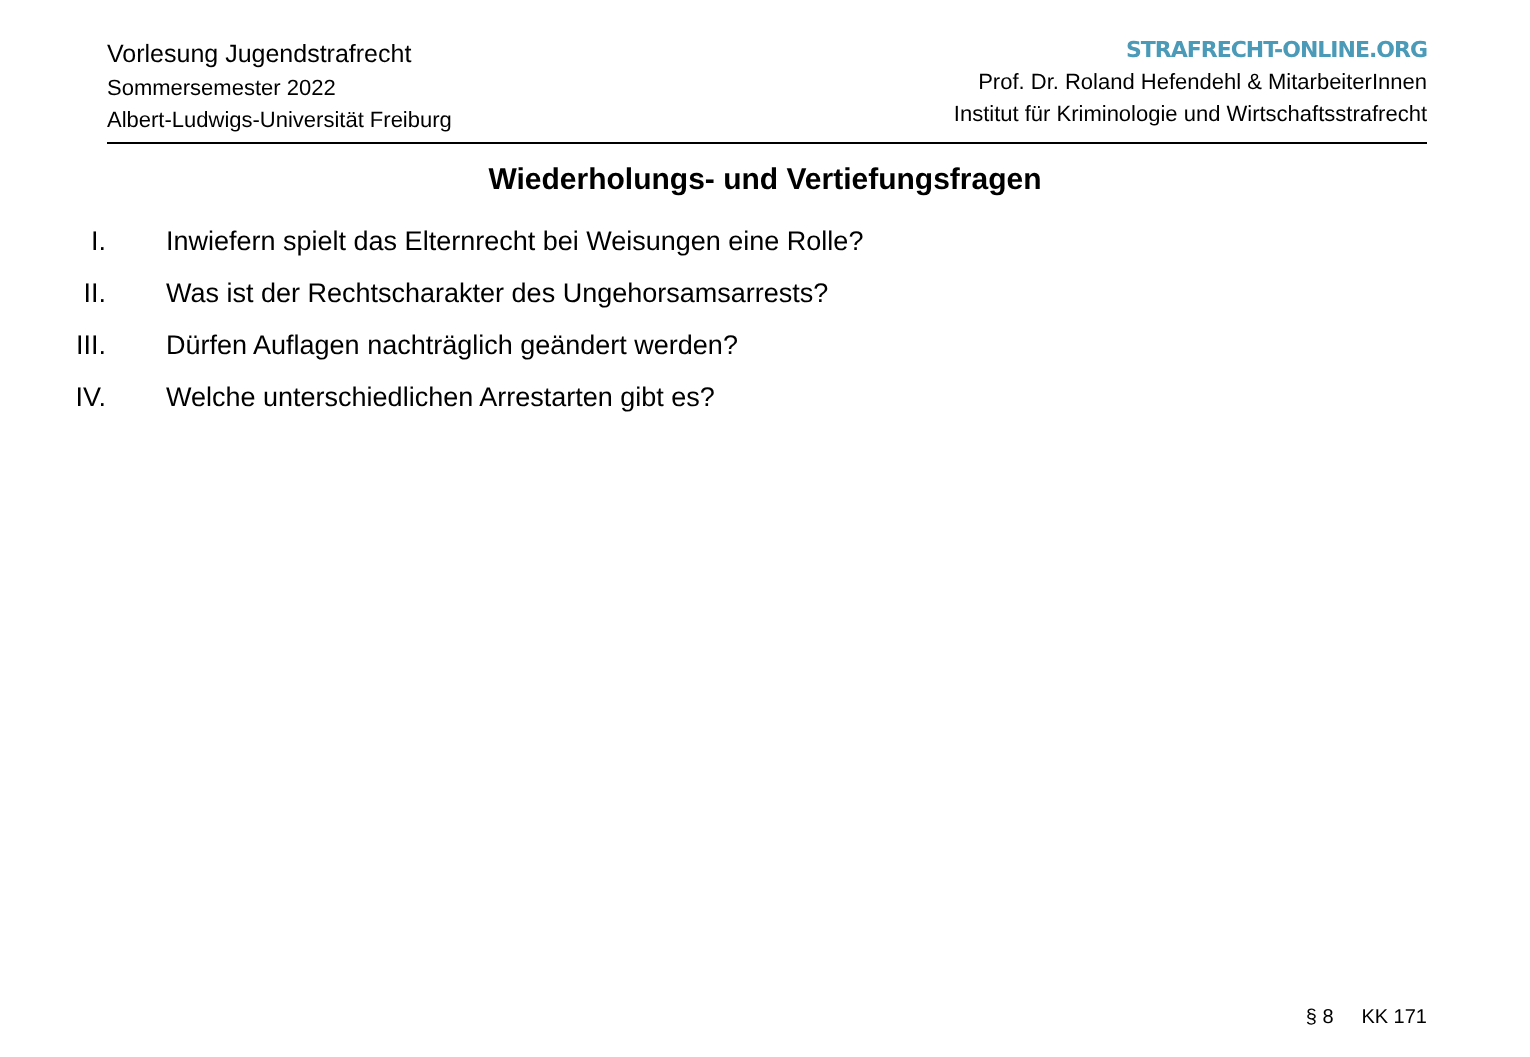Vorlesung Jugendstrafrecht
Sommersemester 2022
Albert-Ludwigs-Universität Freiburg
STRAFRECHT-ONLINE.ORG
Prof. Dr. Roland Hefendehl & MitarbeiterInnen
Institut für Kriminologie und Wirtschaftsstrafrecht
Wiederholungs- und Vertiefungsfragen
I. Inwiefern spielt das Elternrecht bei Weisungen eine Rolle?
II. Was ist der Rechtscharakter des Ungehorsamsarrests?
III. Dürfen Auflagen nachträglich geändert werden?
IV. Welche unterschiedlichen Arrestarten gibt es?
§ 8 KK 171